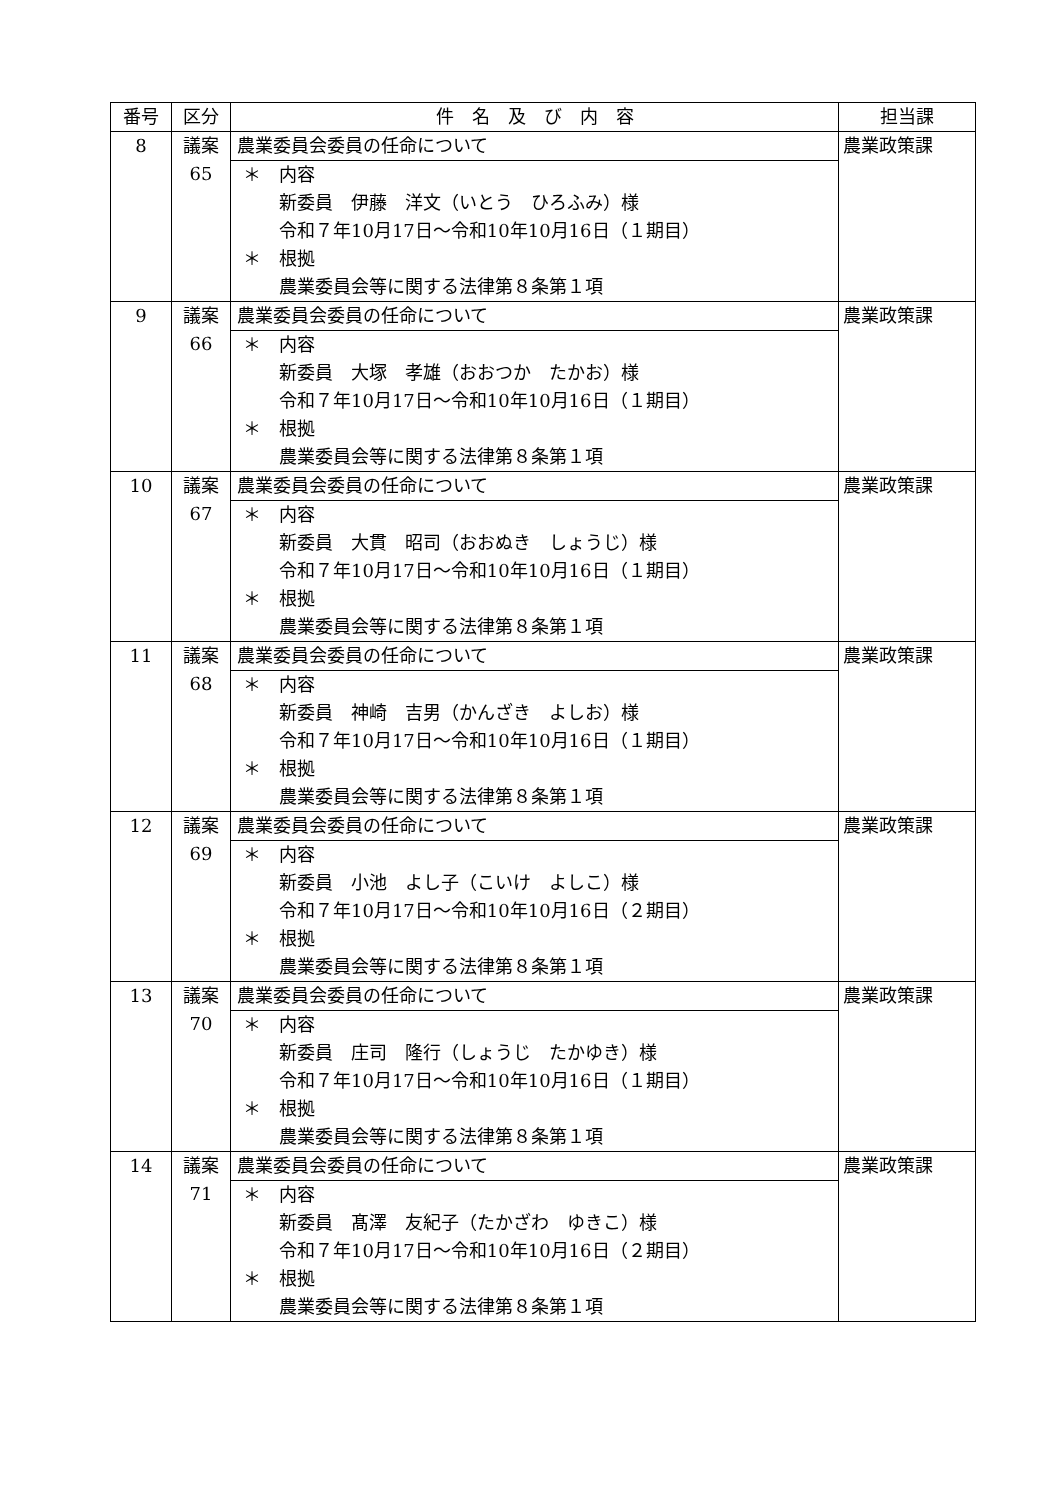| 番号 | 区分 | 件 名 及 び 内 容 | 担当課 |
| --- | --- | --- | --- |
| 8 | 議案 65 | 農業委員会委員の任命について ＊ 内容 新委員 伊藤 洋文（いとう ひろふみ）様 令和７年10月17日～令和10年10月16日（１期目） ＊ 根拠 農業委員会等に関する法律第８条第１項 | 農業政策課 |
| 9 | 議案 66 | 農業委員会委員の任命について ＊ 内容 新委員 大塚 孝雄（おおつか たかお）様 令和７年10月17日～令和10年10月16日（１期目） ＊ 根拠 農業委員会等に関する法律第８条第１項 | 農業政策課 |
| 10 | 議案 67 | 農業委員会委員の任命について ＊ 内容 新委員 大貫 昭司（おおぬき しょうじ）様 令和７年10月17日～令和10年10月16日（１期目） ＊ 根拠 農業委員会等に関する法律第８条第１項 | 農業政策課 |
| 11 | 議案 68 | 農業委員会委員の任命について ＊ 内容 新委員 神崎 吉男（かんざき よしお）様 令和７年10月17日～令和10年10月16日（１期目） ＊ 根拠 農業委員会等に関する法律第８条第１項 | 農業政策課 |
| 12 | 議案 69 | 農業委員会委員の任命について ＊ 内容 新委員 小池 よし子（こいけ よしこ）様 令和７年10月17日～令和10年10月16日（２期目） ＊ 根拠 農業委員会等に関する法律第８条第１項 | 農業政策課 |
| 13 | 議案 70 | 農業委員会委員の任命について ＊ 内容 新委員 庄司 隆行（しょうじ たかゆき）様 令和７年10月17日～令和10年10月16日（１期目） ＊ 根拠 農業委員会等に関する法律第８条第１項 | 農業政策課 |
| 14 | 議案 71 | 農業委員会委員の任命について ＊ 内容 新委員 髙澤 友紀子（たかざわ ゆきこ）様 令和７年10月17日～令和10年10月16日（２期目） ＊ 根拠 農業委員会等に関する法律第８条第１項 | 農業政策課 |